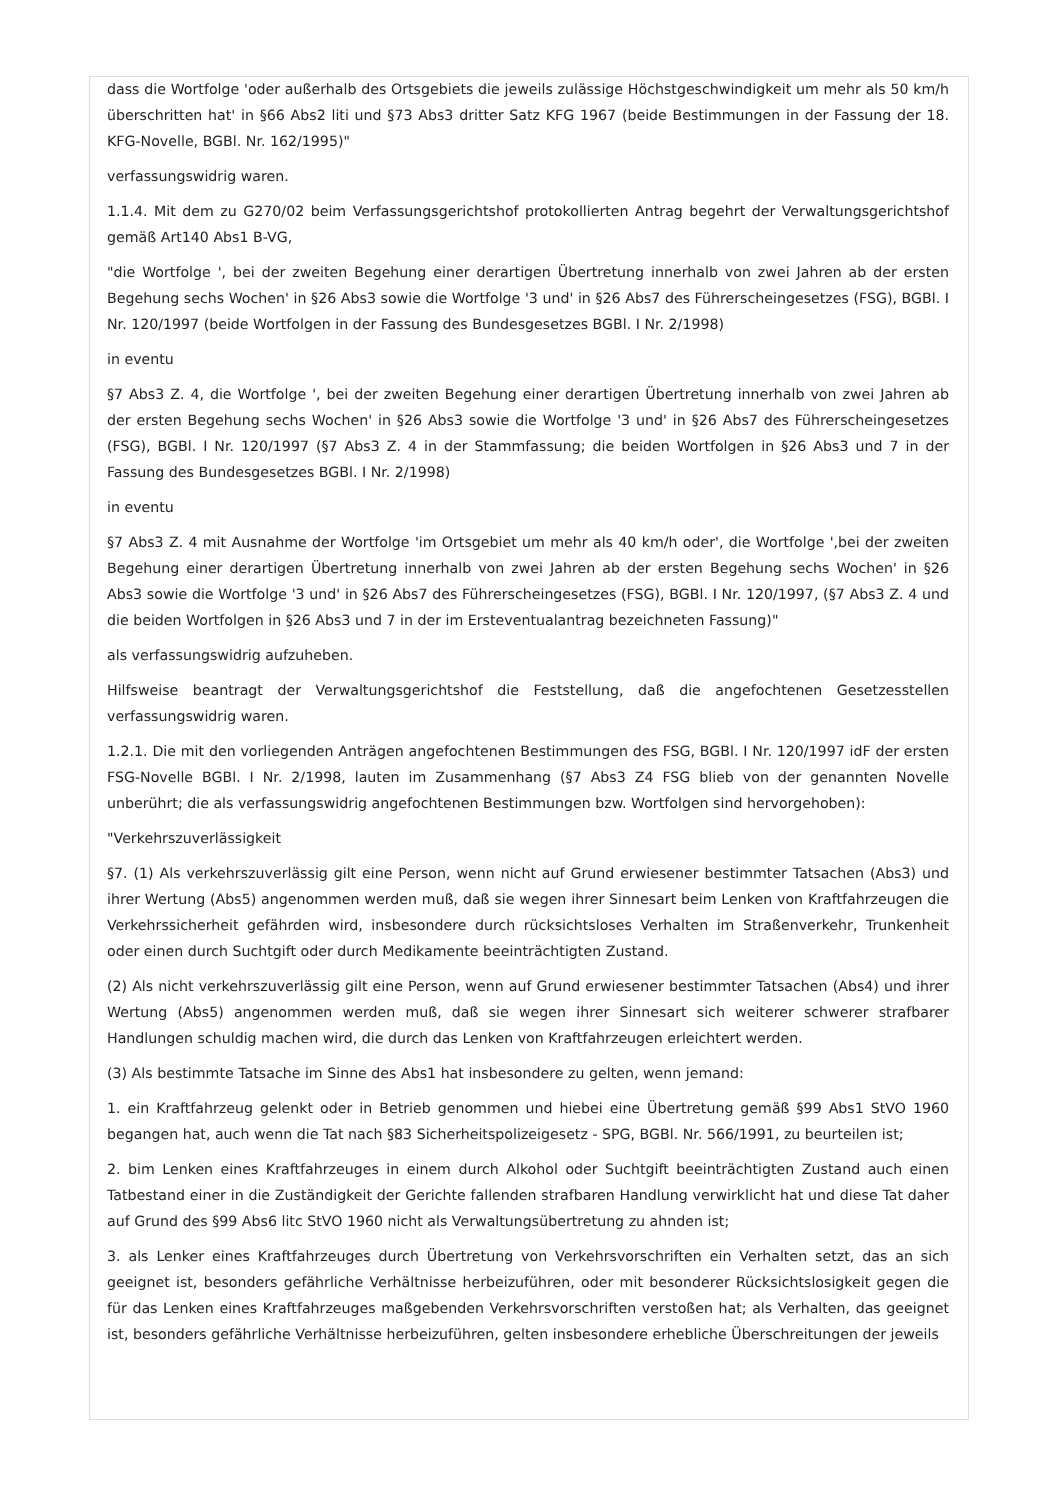dass die Wortfolge 'oder außerhalb des Ortsgebiets die jeweils zulässige Höchstgeschwindigkeit um mehr als 50 km/h überschritten hat' in §66 Abs2 liti und §73 Abs3 dritter Satz KFG 1967 (beide Bestimmungen in der Fassung der 18. KFG-Novelle, BGBl. Nr. 162/1995)"
verfassungswidrig waren.
1.1.4. Mit dem zu G270/02 beim Verfassungsgerichtshof protokollierten Antrag begehrt der Verwaltungsgerichtshof gemäß Art140 Abs1 B-VG,
"die Wortfolge ', bei der zweiten Begehung einer derartigen Übertretung innerhalb von zwei Jahren ab der ersten Begehung sechs Wochen' in §26 Abs3 sowie die Wortfolge '3 und' in §26 Abs7 des Führerscheingesetzes (FSG), BGBl. I Nr. 120/1997 (beide Wortfolgen in der Fassung des Bundesgesetzes BGBl. I Nr. 2/1998)
in eventu
§7 Abs3 Z. 4, die Wortfolge ', bei der zweiten Begehung einer derartigen Übertretung innerhalb von zwei Jahren ab der ersten Begehung sechs Wochen' in §26 Abs3 sowie die Wortfolge '3 und' in §26 Abs7 des Führerscheingesetzes (FSG), BGBl. I Nr. 120/1997 (§7 Abs3 Z. 4 in der Stammfassung; die beiden Wortfolgen in §26 Abs3 und 7 in der Fassung des Bundesgesetzes BGBl. I Nr. 2/1998)
in eventu
§7 Abs3 Z. 4 mit Ausnahme der Wortfolge 'im Ortsgebiet um mehr als 40 km/h oder', die Wortfolge ',bei der zweiten Begehung einer derartigen Übertretung innerhalb von zwei Jahren ab der ersten Begehung sechs Wochen' in §26 Abs3 sowie die Wortfolge '3 und' in §26 Abs7 des Führerscheingesetzes (FSG), BGBl. I Nr. 120/1997, (§7 Abs3 Z. 4 und die beiden Wortfolgen in §26 Abs3 und 7 in der im Ersteventualantrag bezeichneten Fassung)"
als verfassungswidrig aufzuheben.
Hilfsweise beantragt der Verwaltungsgerichtshof die Feststellung, daß die angefochtenen Gesetzesstellen verfassungswidrig waren.
1.2.1. Die mit den vorliegenden Anträgen angefochtenen Bestimmungen des FSG, BGBl. I Nr. 120/1997 idF der ersten FSG-Novelle BGBl. I Nr. 2/1998, lauten im Zusammenhang (§7 Abs3 Z4 FSG blieb von der genannten Novelle unberührt; die als verfassungswidrig angefochtenen Bestimmungen bzw. Wortfolgen sind hervorgehoben):
"Verkehrszuverlässigkeit
§7. (1) Als verkehrszuverlässig gilt eine Person, wenn nicht auf Grund erwiesener bestimmter Tatsachen (Abs3) und ihrer Wertung (Abs5) angenommen werden muß, daß sie wegen ihrer Sinnesart beim Lenken von Kraftfahrzeugen die Verkehrssicherheit gefährden wird, insbesondere durch rücksichtsloses Verhalten im Straßenverkehr, Trunkenheit oder einen durch Suchtgift oder durch Medikamente beeinträchtigten Zustand.
(2) Als nicht verkehrszuverlässig gilt eine Person, wenn auf Grund erwiesener bestimmter Tatsachen (Abs4) und ihrer Wertung (Abs5) angenommen werden muß, daß sie wegen ihrer Sinnesart sich weiterer schwerer strafbarer Handlungen schuldig machen wird, die durch das Lenken von Kraftfahrzeugen erleichtert werden.
(3) Als bestimmte Tatsache im Sinne des Abs1 hat insbesondere zu gelten, wenn jemand:
1. ein Kraftfahrzeug gelenkt oder in Betrieb genommen und hiebei eine Übertretung gemäß §99 Abs1 StVO 1960 begangen hat, auch wenn die Tat nach §83 Sicherheitspolizeigesetz - SPG, BGBl. Nr. 566/1991, zu beurteilen ist;
2. bim Lenken eines Kraftfahrzeuges in einem durch Alkohol oder Suchtgift beeinträchtigten Zustand auch einen Tatbestand einer in die Zuständigkeit der Gerichte fallenden strafbaren Handlung verwirklicht hat und diese Tat daher auf Grund des §99 Abs6 litc StVO 1960 nicht als Verwaltungsübertretung zu ahnden ist;
3. als Lenker eines Kraftfahrzeuges durch Übertretung von Verkehrsvorschriften ein Verhalten setzt, das an sich geeignet ist, besonders gefährliche Verhältnisse herbeizuführen, oder mit besonderer Rücksichtslosigkeit gegen die für das Lenken eines Kraftfahrzeuges maßgebenden Verkehrsvorschriften verstoßen hat; als Verhalten, das geeignet ist, besonders gefährliche Verhältnisse herbeizuführen, gelten insbesondere erhebliche Überschreitungen der jeweils